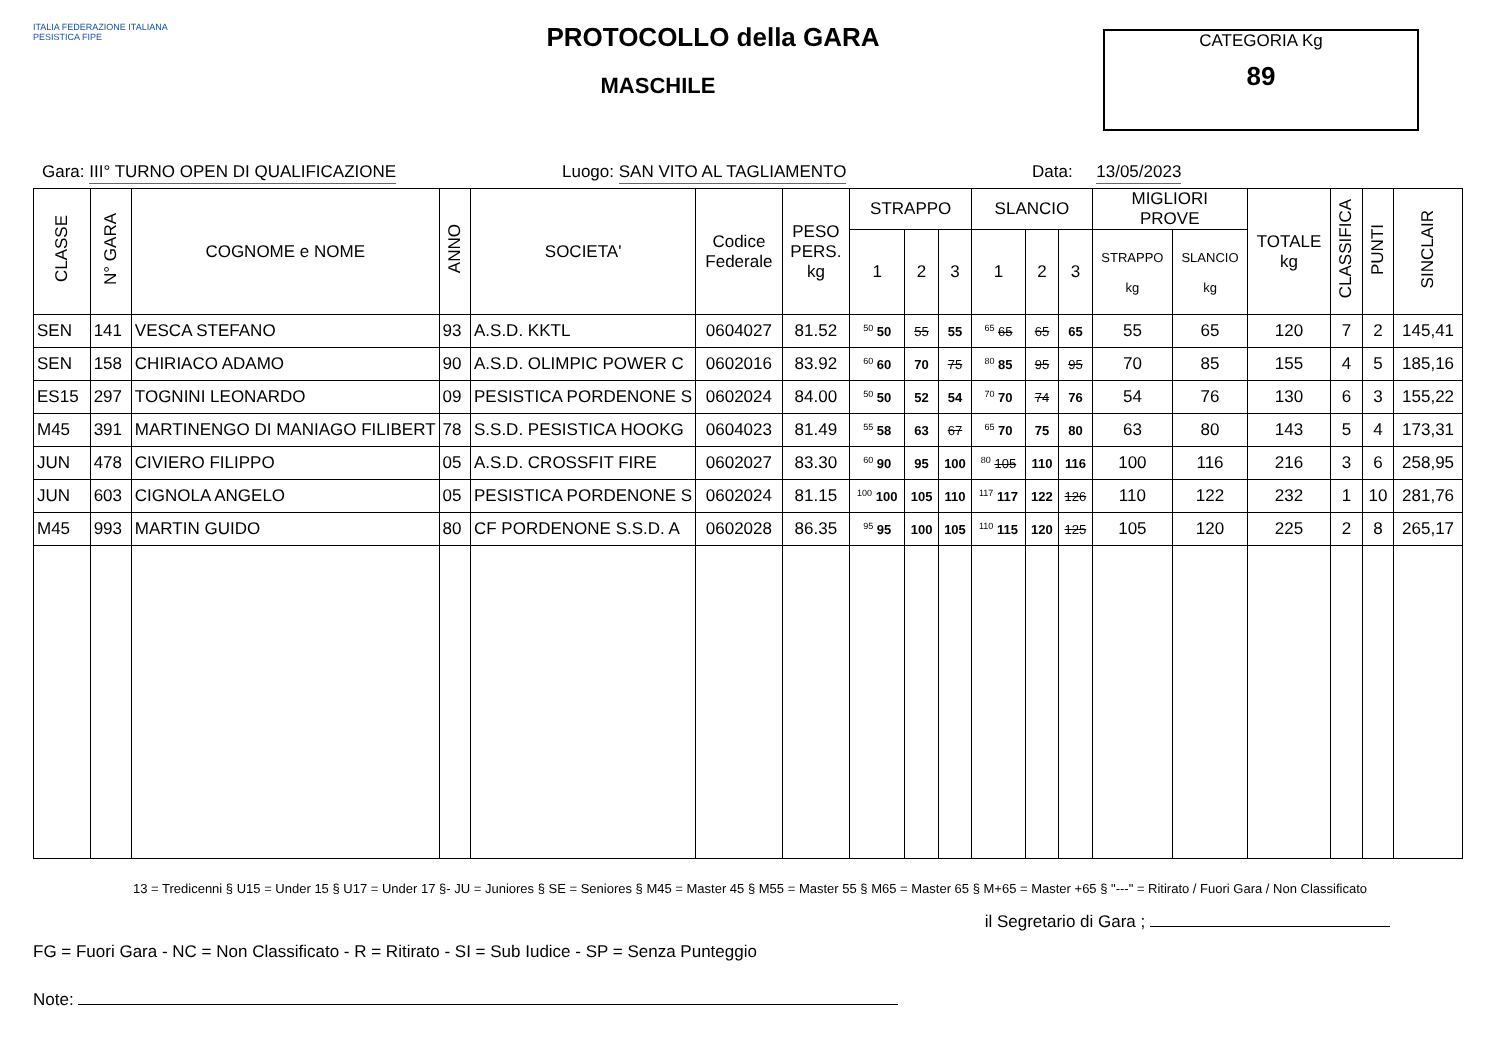ITALIA FEDERAZIONE ITALIANA PESISTICA FIPE
PROTOCOLLO della GARA
MASCHILE
CATEGORIA Kg
89
Gara: III° TURNO OPEN DI QUALIFICAZIONE Luogo: SAN VITO AL TAGLIAMENTO Data: 13/05/2023
| CLASSE | N° GARA | COGNOME e NOME | ANNO | SOCIETA' | Codice Federale | PESO PERS. kg | STRAPPO | | | SLANCIO | | | MIGLIORI PROVE | | TOTALE kg | CLASSIFICA | PUNTI | SINCLAIR |
| --- | --- | --- | --- | --- | --- | --- | --- | --- | --- | --- | --- | --- | --- | --- | --- | --- | --- | --- |
| | | | | | | | 1 | 2 | 3 | 1 | 2 | 3 | STRAPPO kg | SLANCIO kg | | | | |
| SEN | 141 | VESCA STEFANO | 93 | A.S.D. KKTL | 0604027 | 81.52 | <sup>50</sup> 50 | 55 | 55 | <sup>65</sup> 65 | 65 | 65 | 55 | 65 | 120 | 7 | 2 | 145,41 |
| SEN | 158 | CHIRIACO ADAMO | 90 | A.S.D. OLIMPIC POWER C | 0602016 | 83.92 | <sup>60</sup> 60 | 70 | 75 | <sup>80</sup> 85 | 95 | 95 | 70 | 85 | 155 | 4 | 5 | 185,16 |
| ES15 | 297 | TOGNINI LEONARDO | 09 | PESISTICA PORDENONE S | 0602024 | 84.00 | <sup>50</sup> 50 | 52 | 54 | <sup>70</sup> 70 | 74 | 76 | 54 | 76 | 130 | 6 | 3 | 155,22 |
| M45 | 391 | MARTINENGO DI MANIAGO FILIBERT | 78 | S.S.D. PESISTICA HOOKG | 0604023 | 81.49 | <sup>55</sup> 58 | 63 | 67 | <sup>65</sup> 70 | 75 | 80 | 63 | 80 | 143 | 5 | 4 | 173,31 |
| JUN | 478 | CIVIERO FILIPPO | 05 | A.S.D. CROSSFIT FIRE | 0602027 | 83.30 | <sup>60</sup> 90 | 95 | 100 | <sup>80</sup> 105 | 110 | 116 | 100 | 116 | 216 | 3 | 6 | 258,95 |
| JUN | 603 | CIGNOLA ANGELO | 05 | PESISTICA PORDENONE S | 0602024 | 81.15 | <sup>100</sup> 100 | 105 | 110 | <sup>117</sup> 117 | 122 | 126 | 110 | 122 | 232 | 1 | 10 | 281,76 |
| M45 | 993 | MARTIN GUIDO | 80 | CF PORDENONE S.S.D. A | 0602028 | 86.35 | <sup>95</sup> 95 | 100 | 105 | <sup>110</sup> 115 | 120 | 125 | 105 | 120 | 225 | 2 | 8 | 265,17 |
13 = Tredicenni § U15 = Under 15 § U17 = Under 17 §- JU = Juniores § SE = Seniores § M45 = Master 45 § M55 = Master 55 § M65 = Master 65 § M+65 = Master +65 § "---" = Ritirato / Fuori Gara / Non Classificato
il Segretario di Gara ;
FG = Fuori Gara - NC = Non Classificato - R = Ritirato - SI = Sub Iudice - SP = Senza Punteggio
Note: